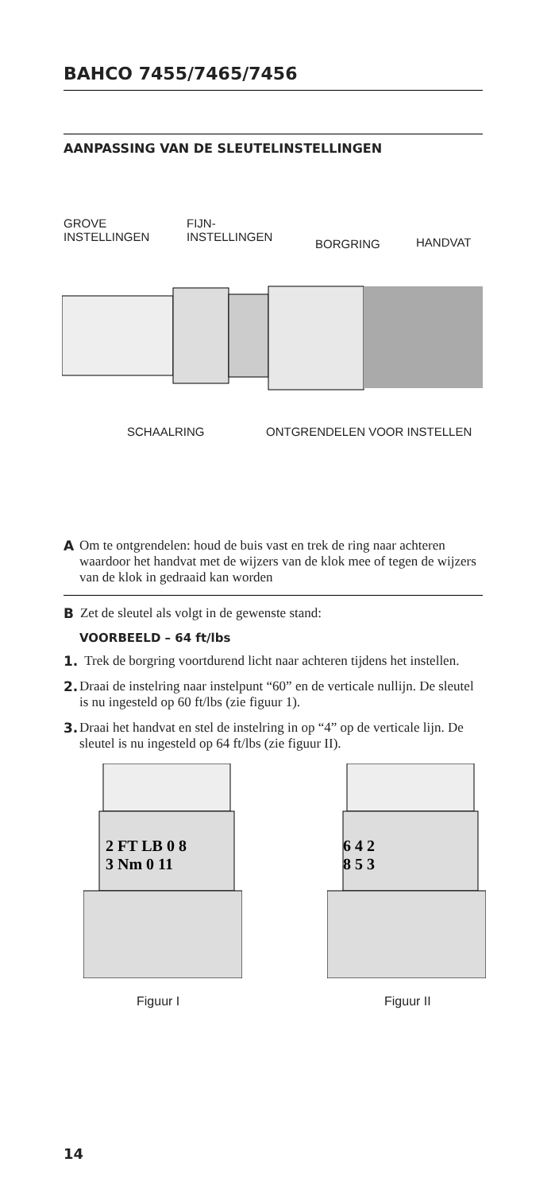BAHCO 7455/7465/7456
AANPASSING VAN DE SLEUTELINSTELLINGEN
GROVE
INSTELLINGEN
FIJN-
INSTELLINGEN
BORGRING HANDVAT
SCHAALRING ONTGRENDELEN VOOR INSTELLEN
A Om te ontgrendelen: houd de buis vast en trek de ring naar achteren waardoor het handvat met de wijzers van de klok mee of tegen de wijzers van de klok in gedraaid kan worden
B Zet de sleutel als volgt in de gewenste stand:
VOORBEELD – 64 ft/lbs
1. Trek de borgring voortdurend licht naar achteren tijdens het instellen.
2. Draai de instelring naar instelpunt “60” en de verticale nullijn. De sleutel is nu ingesteld op 60 ft/lbs (zie figuur 1).
3. Draai het handvat en stel de instelring in op “4” op de verticale lijn. De sleutel is nu ingesteld op 64 ft/lbs (zie figuur II).
2 FT LB 0 8
3 Nm 0 11
6 4 2
8 5 3
Figuur I Figuur II
14